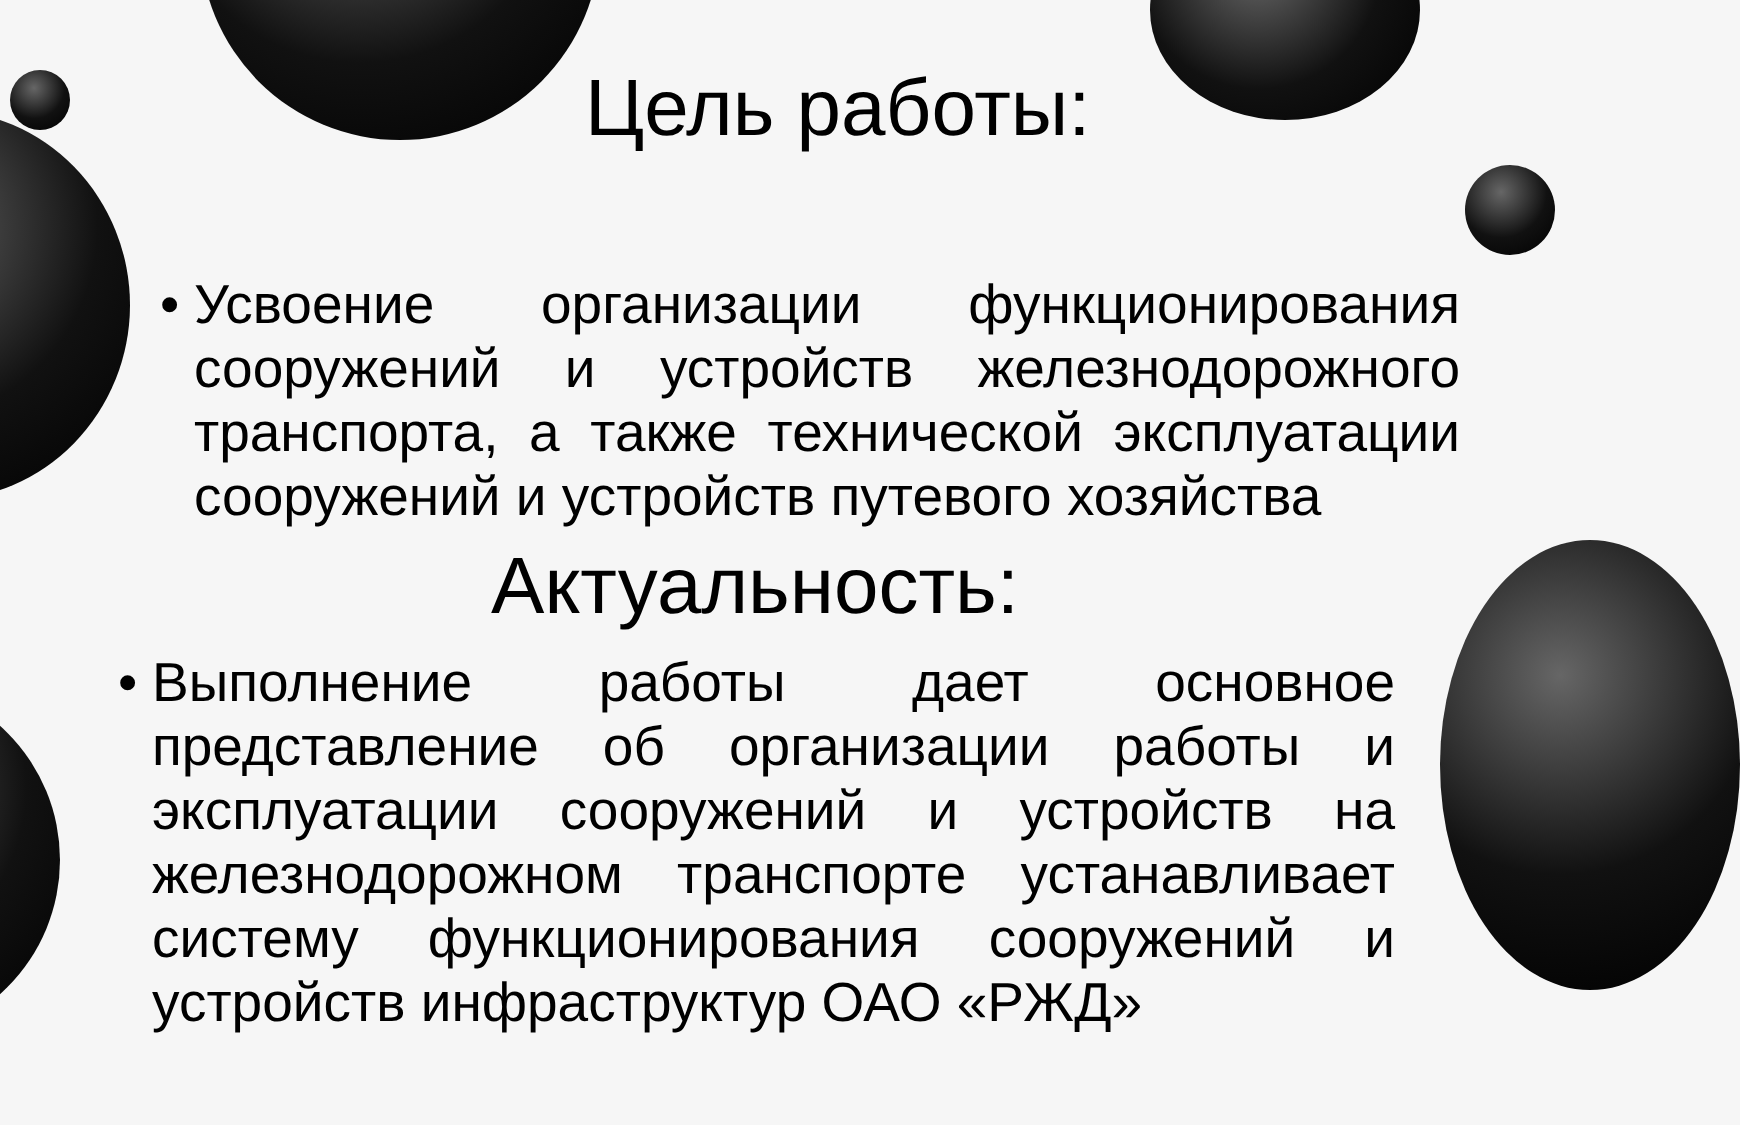Цель работы:
• Усвоение организации функционирования сооружений и устройств железнодорожного транспорта, а также технической эксплуатации сооружений и устройств путевого хозяйства
Актуальность:
• Выполнение работы дает основное представление об организации работы и эксплуатации сооружений и устройств на железнодорожном транспорте устанавливает систему функционирования сооружений и устройств инфраструктур ОАО «РЖД»